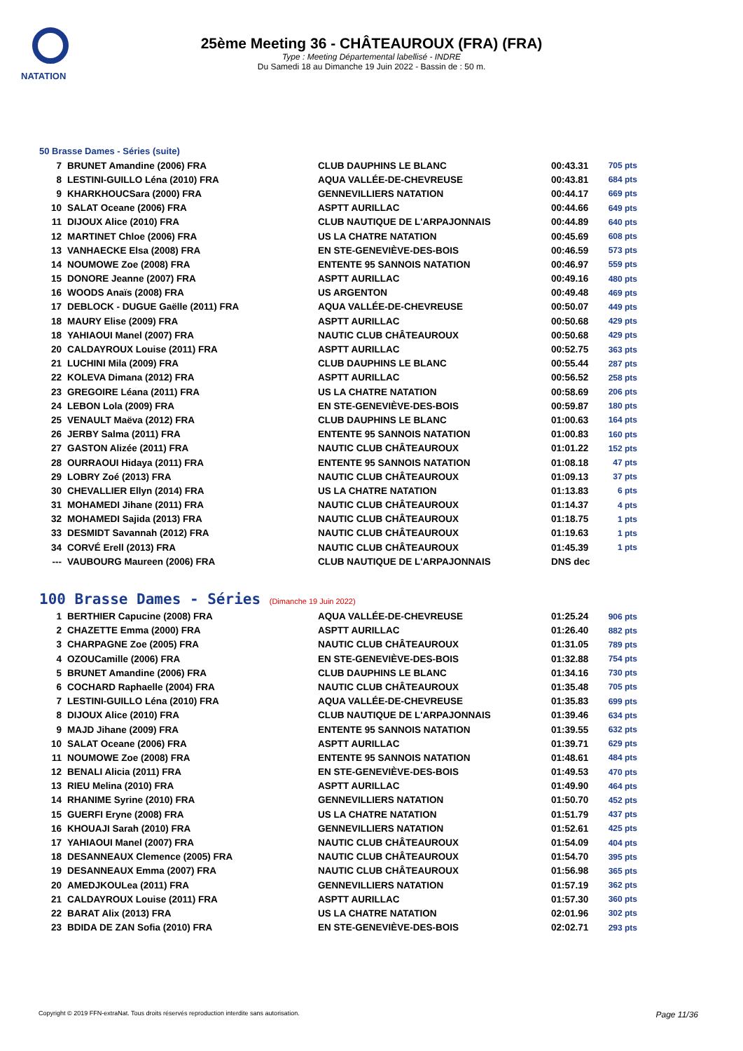NATATION
25ème Meeting 36 - CHÂTEAUROUX (FRA) (FRA)
Type : Meeting Départemental labellisé - INDRE
Du Samedi 18 au Dimanche 19 Juin 2022 - Bassin de : 50 m.
50 Brasse Dames - Séries (suite)
| 7 | BRUNET Amandine (2006) FRA | CLUB DAUPHINS LE BLANC | 00:43.31 | 705 pts |
| 8 | LESTINI-GUILLO Léna (2010) FRA | AQUA VALLÉE-DE-CHEVREUSE | 00:43.81 | 684 pts |
| 9 | KHARKHOUCSara (2000) FRA | GENNEVILLIERS NATATION | 00:44.17 | 669 pts |
| 10 | SALAT Oceane (2006) FRA | ASPTT AURILLAC | 00:44.66 | 649 pts |
| 11 | DIJOUX Alice (2010) FRA | CLUB NAUTIQUE DE L'ARPAJONNAIS | 00:44.89 | 640 pts |
| 12 | MARTINET Chloe (2006) FRA | US LA CHATRE NATATION | 00:45.69 | 608 pts |
| 13 | VANHAECKE Elsa (2008) FRA | EN STE-GENEVIÈVE-DES-BOIS | 00:46.59 | 573 pts |
| 14 | NOUMOWE Zoe (2008) FRA | ENTENTE 95 SANNOIS NATATION | 00:46.97 | 559 pts |
| 15 | DONORE Jeanne (2007) FRA | ASPTT AURILLAC | 00:49.16 | 480 pts |
| 16 | WOODS Anaïs (2008) FRA | US ARGENTON | 00:49.48 | 469 pts |
| 17 | DEBLOCK - DUGUE Gaëlle (2011) FRA | AQUA VALLÉE-DE-CHEVREUSE | 00:50.07 | 449 pts |
| 18 | MAURY Elise (2009) FRA | ASPTT AURILLAC | 00:50.68 | 429 pts |
| 18 | YAHIAOUI Manel (2007) FRA | NAUTIC CLUB CHÂTEAUROUX | 00:50.68 | 429 pts |
| 20 | CALDAYROUX Louise (2011) FRA | ASPTT AURILLAC | 00:52.75 | 363 pts |
| 21 | LUCHINI Mila (2009) FRA | CLUB DAUPHINS LE BLANC | 00:55.44 | 287 pts |
| 22 | KOLEVA Dimana (2012) FRA | ASPTT AURILLAC | 00:56.52 | 258 pts |
| 23 | GREGOIRE Léana (2011) FRA | US LA CHATRE NATATION | 00:58.69 | 206 pts |
| 24 | LEBON Lola (2009) FRA | EN STE-GENEVIÈVE-DES-BOIS | 00:59.87 | 180 pts |
| 25 | VENAULT Maëva (2012) FRA | CLUB DAUPHINS LE BLANC | 01:00.63 | 164 pts |
| 26 | JERBY Salma (2011) FRA | ENTENTE 95 SANNOIS NATATION | 01:00.83 | 160 pts |
| 27 | GASTON Alizée (2011) FRA | NAUTIC CLUB CHÂTEAUROUX | 01:01.22 | 152 pts |
| 28 | OURRAOUI Hidaya (2011) FRA | ENTENTE 95 SANNOIS NATATION | 01:08.18 | 47 pts |
| 29 | LOBRY Zoé (2013) FRA | NAUTIC CLUB CHÂTEAUROUX | 01:09.13 | 37 pts |
| 30 | CHEVALLIER Ellyn (2014) FRA | US LA CHATRE NATATION | 01:13.83 | 6 pts |
| 31 | MOHAMEDI Jihane (2011) FRA | NAUTIC CLUB CHÂTEAUROUX | 01:14.37 | 4 pts |
| 32 | MOHAMEDI Sajida (2013) FRA | NAUTIC CLUB CHÂTEAUROUX | 01:18.75 | 1 pts |
| 33 | DESMIDT Savannah (2012) FRA | NAUTIC CLUB CHÂTEAUROUX | 01:19.63 | 1 pts |
| 34 | CORVÉ Erell (2013) FRA | NAUTIC CLUB CHÂTEAUROUX | 01:45.39 | 1 pts |
| --- | VAUBOURG Maureen (2006) FRA | CLUB NAUTIQUE DE L'ARPAJONNAIS | DNS dec | |
100 Brasse Dames - Séries (Dimanche 19 Juin 2022)
| 1 | BERTHIER Capucine (2008) FRA | AQUA VALLÉE-DE-CHEVREUSE | 01:25.24 | 906 pts |
| 2 | CHAZETTE Emma (2000) FRA | ASPTT AURILLAC | 01:26.40 | 882 pts |
| 3 | CHARPAGNE Zoe (2005) FRA | NAUTIC CLUB CHÂTEAUROUX | 01:31.05 | 789 pts |
| 4 | OZOUCamille (2006) FRA | EN STE-GENEVIÈVE-DES-BOIS | 01:32.88 | 754 pts |
| 5 | BRUNET Amandine (2006) FRA | CLUB DAUPHINS LE BLANC | 01:34.16 | 730 pts |
| 6 | COCHARD Raphaelle (2004) FRA | NAUTIC CLUB CHÂTEAUROUX | 01:35.48 | 705 pts |
| 7 | LESTINI-GUILLO Léna (2010) FRA | AQUA VALLÉE-DE-CHEVREUSE | 01:35.83 | 699 pts |
| 8 | DIJOUX Alice (2010) FRA | CLUB NAUTIQUE DE L'ARPAJONNAIS | 01:39.46 | 634 pts |
| 9 | MAJD Jihane (2009) FRA | ENTENTE 95 SANNOIS NATATION | 01:39.55 | 632 pts |
| 10 | SALAT Oceane (2006) FRA | ASPTT AURILLAC | 01:39.71 | 629 pts |
| 11 | NOUMOWE Zoe (2008) FRA | ENTENTE 95 SANNOIS NATATION | 01:48.61 | 484 pts |
| 12 | BENALI Alicia (2011) FRA | EN STE-GENEVIÈVE-DES-BOIS | 01:49.53 | 470 pts |
| 13 | RIEU Melina (2010) FRA | ASPTT AURILLAC | 01:49.90 | 464 pts |
| 14 | RHANIME Syrine (2010) FRA | GENNEVILLIERS NATATION | 01:50.70 | 452 pts |
| 15 | GUERFI Eryne (2008) FRA | US LA CHATRE NATATION | 01:51.79 | 437 pts |
| 16 | KHOUAJI Sarah (2010) FRA | GENNEVILLIERS NATATION | 01:52.61 | 425 pts |
| 17 | YAHIAOUI Manel (2007) FRA | NAUTIC CLUB CHÂTEAUROUX | 01:54.09 | 404 pts |
| 18 | DESANNEAUX Clemence (2005) FRA | NAUTIC CLUB CHÂTEAUROUX | 01:54.70 | 395 pts |
| 19 | DESANNEAUX Emma (2007) FRA | NAUTIC CLUB CHÂTEAUROUX | 01:56.98 | 365 pts |
| 20 | AMEDJKOULea (2011) FRA | GENNEVILLIERS NATATION | 01:57.19 | 362 pts |
| 21 | CALDAYROUX Louise (2011) FRA | ASPTT AURILLAC | 01:57.30 | 360 pts |
| 22 | BARAT Alix (2013) FRA | US LA CHATRE NATATION | 02:01.96 | 302 pts |
| 23 | BDIDA DE ZAN Sofia (2010) FRA | EN STE-GENEVIÈVE-DES-BOIS | 02:02.71 | 293 pts |
Copyright © 2019 FFN-extraNat. Tous droits réservés reproduction interdite sans autorisation. Page 11/36